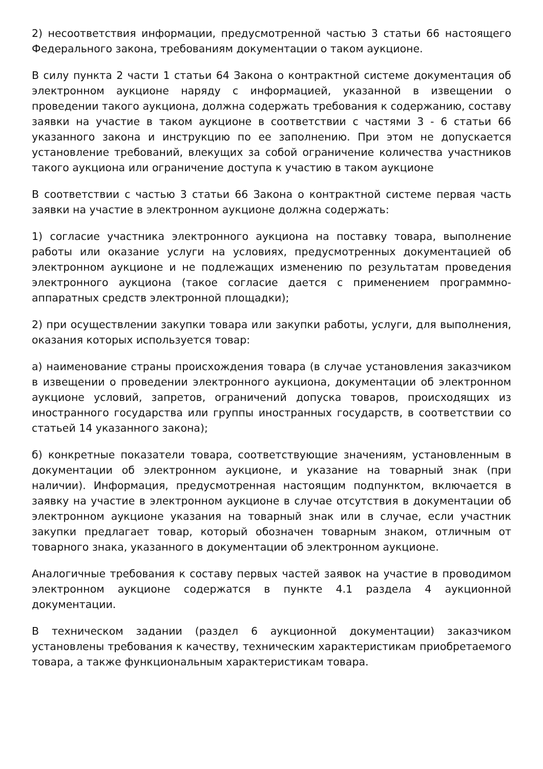2) несоответствия информации, предусмотренной частью 3 статьи 66 настоящего Федерального закона, требованиям документации о таком аукционе.
В силу пункта 2 части 1 статьи 64 Закона о контрактной системе документация об электронном аукционе наряду с информацией, указанной в извещении о проведении такого аукциона, должна содержать требования к содержанию, составу заявки на участие в таком аукционе в соответствии с частями 3 - 6 статьи 66 указанного закона и инструкцию по ее заполнению. При этом не допускается установление требований, влекущих за собой ограничение количества участников такого аукциона или ограничение доступа к участию в таком аукционе
В соответствии с частью 3 статьи 66 Закона о контрактной системе первая часть заявки на участие в электронном аукционе должна содержать:
1) согласие участника электронного аукциона на поставку товара, выполнение работы или оказание услуги на условиях, предусмотренных документацией об электронном аукционе и не подлежащих изменению по результатам проведения электронного аукциона (такое согласие дается с применением программно-аппаратных средств электронной площадки);
2) при осуществлении закупки товара или закупки работы, услуги, для выполнения, оказания которых используется товар:
а) наименование страны происхождения товара (в случае установления заказчиком в извещении о проведении электронного аукциона, документации об электронном аукционе условий, запретов, ограничений допуска товаров, происходящих из иностранного государства или группы иностранных государств, в соответствии со статьей 14 указанного закона);
б) конкретные показатели товара, соответствующие значениям, установленным в документации об электронном аукционе, и указание на товарный знак (при наличии). Информация, предусмотренная настоящим подпунктом, включается в заявку на участие в электронном аукционе в случае отсутствия в документации об электронном аукционе указания на товарный знак или в случае, если участник закупки предлагает товар, который обозначен товарным знаком, отличным от товарного знака, указанного в документации об электронном аукционе.
Аналогичные требования к составу первых частей заявок на участие в проводимом электронном аукционе содержатся в пункте 4.1 раздела 4 аукционной документации.
В техническом задании (раздел 6 аукционной документации) заказчиком установлены требования к качеству, техническим характеристикам приобретаемого товара, а также функциональным характеристикам товара.